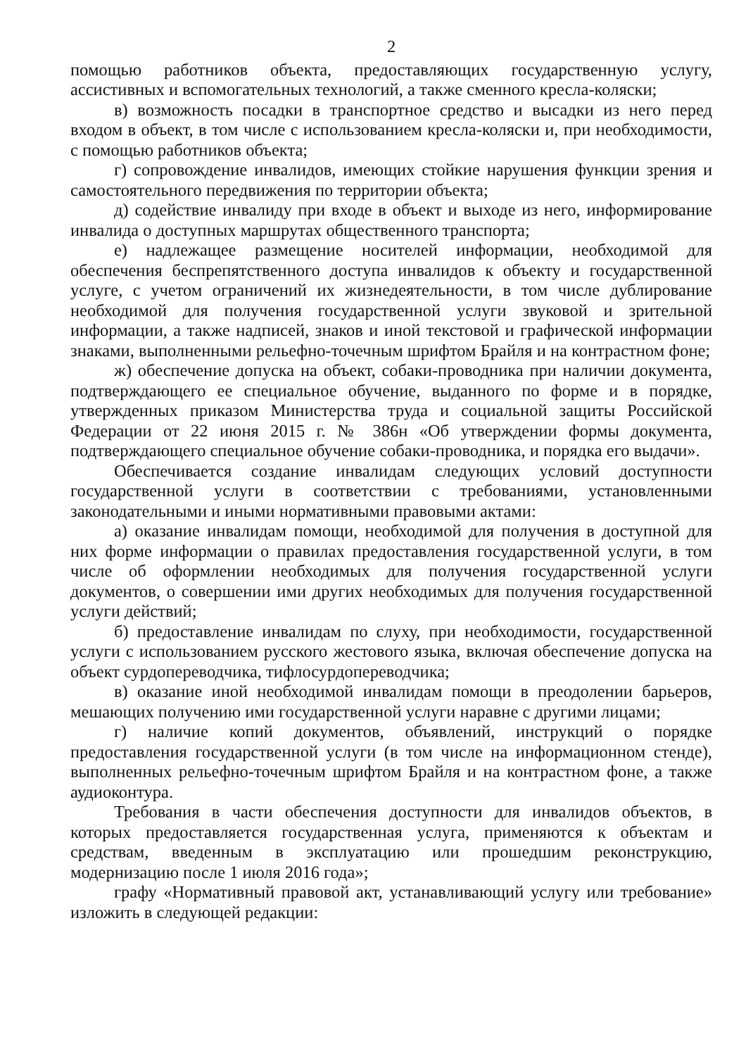2
помощью работников объекта, предоставляющих государственную услугу, ассистивных и вспомогательных технологий, а также сменного кресла-коляски;
в) возможность посадки в транспортное средство и высадки из него перед входом в объект, в том числе с использованием кресла-коляски и, при необходимости, с помощью работников объекта;
г) сопровождение инвалидов, имеющих стойкие нарушения функции зрения и самостоятельного передвижения по территории объекта;
д) содействие инвалиду при входе в объект и выходе из него, информирование инвалида о доступных маршрутах общественного транспорта;
е) надлежащее размещение носителей информации, необходимой для обеспечения беспрепятственного доступа инвалидов к объекту и государственной услуге, с учетом ограничений их жизнедеятельности, в том числе дублирование необходимой для получения государственной услуги звуковой и зрительной информации, а также надписей, знаков и иной текстовой и графической информации знаками, выполненными рельефно-точечным шрифтом Брайля и на контрастном фоне;
ж) обеспечение допуска на объект, собаки-проводника при наличии документа, подтверждающего ее специальное обучение, выданного по форме и в порядке, утвержденных приказом Министерства труда и социальной защиты Российской Федерации от 22 июня 2015 г. № 386н «Об утверждении формы документа, подтверждающего специальное обучение собаки-проводника, и порядка его выдачи».
Обеспечивается создание инвалидам следующих условий доступности государственной услуги в соответствии с требованиями, установленными законодательными и иными нормативными правовыми актами:
а) оказание инвалидам помощи, необходимой для получения в доступной для них форме информации о правилах предоставления государственной услуги, в том числе об оформлении необходимых для получения государственной услуги документов, о совершении ими других необходимых для получения государственной услуги действий;
б) предоставление инвалидам по слуху, при необходимости, государственной услуги с использованием русского жестового языка, включая обеспечение допуска на объект сурдопереводчика, тифлосурдопереводчика;
в) оказание иной необходимой инвалидам помощи в преодолении барьеров, мешающих получению ими государственной услуги наравне с другими лицами;
г) наличие копий документов, объявлений, инструкций о порядке предоставления государственной услуги (в том числе на информационном стенде), выполненных рельефно-точечным шрифтом Брайля и на контрастном фоне, а также аудиоконтура.
Требования в части обеспечения доступности для инвалидов объектов, в которых предоставляется государственная услуга, применяются к объектам и средствам, введенным в эксплуатацию или прошедшим реконструкцию, модернизацию после 1 июля 2016 года»;
графу «Нормативный правовой акт, устанавливающий услугу или требование» изложить в следующей редакции: